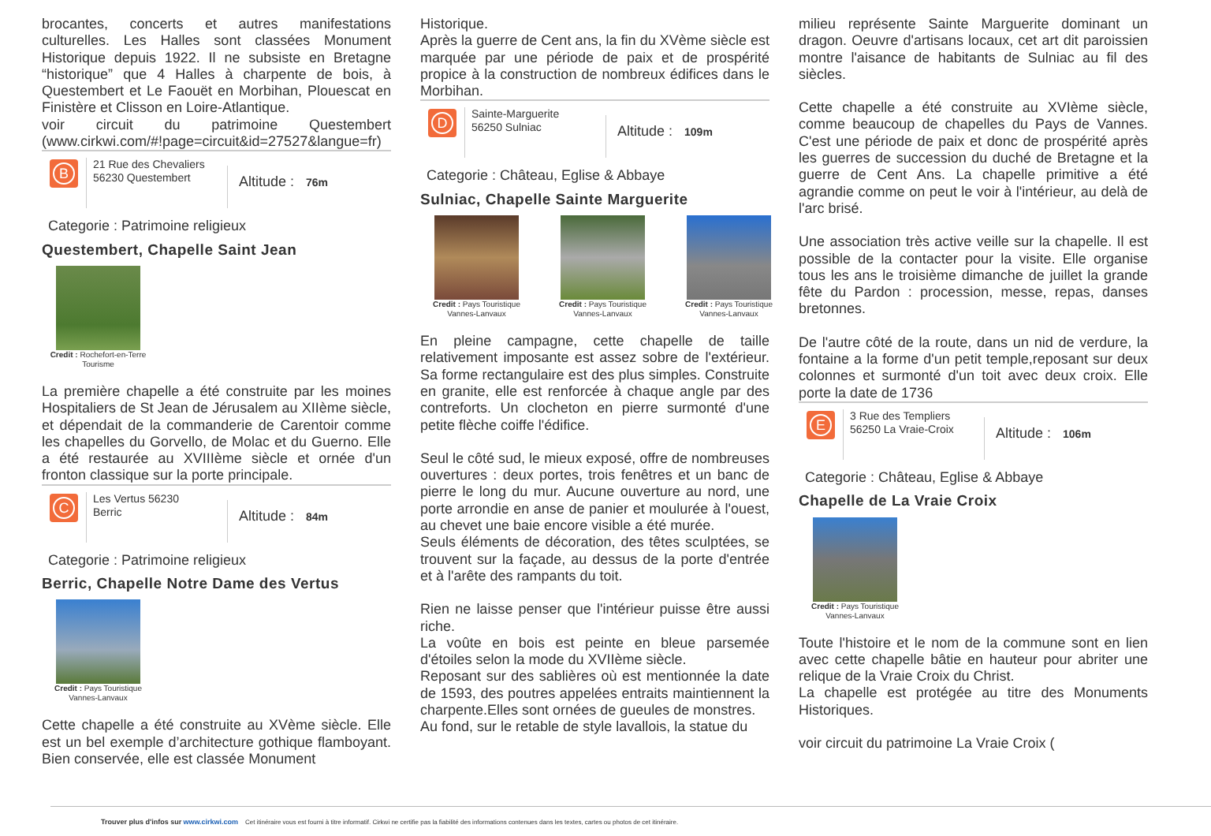brocantes, concerts et autres manifestations culturelles. Les Halles sont classées Monument Historique depuis 1922. Il ne subsiste en Bretagne “historique” que 4 Halles à charpente de bois, à Questembert et Le Faouët en Morbihan, Plouescat en Finistère et Clisson en Loire-Atlantique.
voir circuit du patrimoine Questembert (www.cirkwi.com/#!page=circuit&id=27527&langue=fr)
B
21 Rue des Chevaliers
56230 Questembert
Altitude : 76m
Categorie : Patrimoine religieux
Questembert, Chapelle Saint Jean
Credit : Rochefort-en-Terre Tourisme
La première chapelle a été construite par les moines Hospitaliers de St Jean de Jérusalem au XIIème siècle, et dépendait de la commanderie de Carentoir comme les chapelles du Gorvello, de Molac et du Guerno. Elle a été restaurée au XVIIIème siècle et ornée d'un fronton classique sur la porte principale.
C
Les Vertus 56230
Berric
Altitude : 84m
Categorie : Patrimoine religieux
Berric, Chapelle Notre Dame des Vertus
Credit : Pays Touristique Vannes-Lanvaux
Cette chapelle a été construite au XVème siècle. Elle est un bel exemple d’architecture gothique flamboyant. Bien conservée, elle est classée Monument
Historique.
Après la guerre de Cent ans, la fin du XVème siècle est marquée par une période de paix et de prospérité propice à la construction de nombreux édifices dans le Morbihan.
D
Sainte-Marguerite
56250 Sulniac
Altitude : 109m
Categorie : Château, Eglise & Abbaye
Sulniac, Chapelle Sainte Marguerite
Credit : Pays Touristique Vannes-Lanvaux
Credit : Pays Touristique Vannes-Lanvaux
Credit : Pays Touristique Vannes-Lanvaux
En pleine campagne, cette chapelle de taille relativement imposante est assez sobre de l'extérieur. Sa forme rectangulaire est des plus simples. Construite en granite, elle est renforcée à chaque angle par des contreforts. Un clocheton en pierre surmonté d'une petite flèche coiffe l'édifice.
Seul le côté sud, le mieux exposé, offre de nombreuses ouvertures : deux portes, trois fenêtres et un banc de pierre le long du mur. Aucune ouverture au nord, une porte arrondie en anse de panier et moulurée à l'ouest, au chevet une baie encore visible a été murée.
Seuls éléments de décoration, des têtes sculptées, se trouvent sur la façade, au dessus de la porte d'entrée et à l'arête des rampants du toit.
Rien ne laisse penser que l'intérieur puisse être aussi riche.
La voûte en bois est peinte en bleue parsemée d'étoiles selon la mode du XVIIème siècle.
Reposant sur des sablières où est mentionnée la date de 1593, des poutres appelées entraits maintiennent la charpente.Elles sont ornées de gueules de monstres.
Au fond, sur le retable de style lavallois, la statue du
milieu représente Sainte Marguerite dominant un dragon. Oeuvre d'artisans locaux, cet art dit paroissien montre l'aisance de habitants de Sulniac au fil des siècles.
Cette chapelle a été construite au XVIème siècle, comme beaucoup de chapelles du Pays de Vannes. C'est une période de paix et donc de prospérité après les guerres de succession du duché de Bretagne et la guerre de Cent Ans. La chapelle primitive a été agrandie comme on peut le voir à l'intérieur, au delà de l'arc brisé.
Une association très active veille sur la chapelle. Il est possible de la contacter pour la visite. Elle organise tous les ans le troisième dimanche de juillet la grande fête du Pardon : procession, messe, repas, danses bretonnes.
De l'autre côté de la route, dans un nid de verdure, la fontaine a la forme d'un petit temple,reposant sur deux colonnes et surmonté d'un toit avec deux croix. Elle porte la date de 1736
E
3 Rue des Templiers
56250 La Vraie-Croix
Altitude : 106m
Categorie : Château, Eglise & Abbaye
Chapelle de La Vraie Croix
Credit : Pays Touristique Vannes-Lanvaux
Toute l'histoire et le nom de la commune sont en lien avec cette chapelle bâtie en hauteur pour abriter une relique de la Vraie Croix du Christ.
La chapelle est protégée au titre des Monuments Historiques.
voir circuit du patrimoine La Vraie Croix (
Trouver plus d'infos sur www.cirkwi.com Cet itinéraire vous est fourni à titre informatif. Cirkwi ne certifie pas la fiabilité des informations contenues dans les textes, cartes ou photos de cet itinéraire.